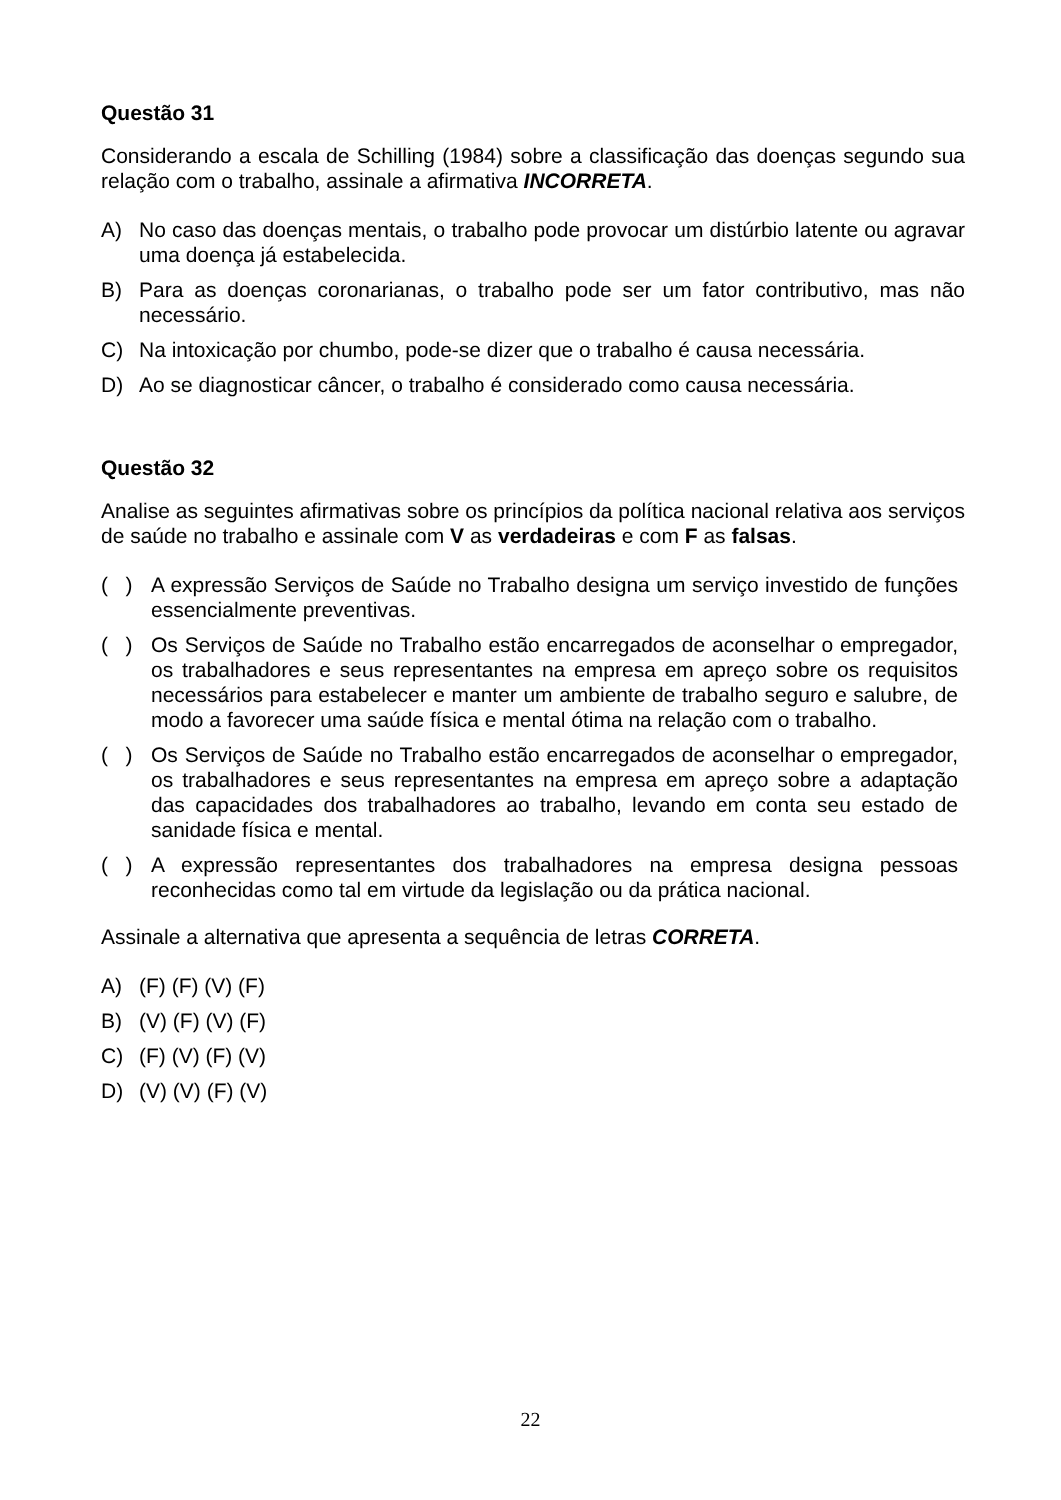Questão 31
Considerando a escala de Schilling (1984) sobre a classificação das doenças segundo sua relação com o trabalho, assinale a afirmativa INCORRETA.
A) No caso das doenças mentais, o trabalho pode provocar um distúrbio latente ou agravar uma doença já estabelecida.
B) Para as doenças coronarianas, o trabalho pode ser um fator contributivo, mas não necessário.
C) Na intoxicação por chumbo, pode-se dizer que o trabalho é causa necessária.
D) Ao se diagnosticar câncer, o trabalho é considerado como causa necessária.
Questão 32
Analise as seguintes afirmativas sobre os princípios da política nacional relativa aos serviços de saúde no trabalho e assinale com V as verdadeiras e com F as falsas.
( ) A expressão Serviços de Saúde no Trabalho designa um serviço investido de funções essencialmente preventivas.
( ) Os Serviços de Saúde no Trabalho estão encarregados de aconselhar o empregador, os trabalhadores e seus representantes na empresa em apreço sobre os requisitos necessários para estabelecer e manter um ambiente de trabalho seguro e salubre, de modo a favorecer uma saúde física e mental ótima na relação com o trabalho.
( ) Os Serviços de Saúde no Trabalho estão encarregados de aconselhar o empregador, os trabalhadores e seus representantes na empresa em apreço sobre a adaptação das capacidades dos trabalhadores ao trabalho, levando em conta seu estado de sanidade física e mental.
( ) A expressão representantes dos trabalhadores na empresa designa pessoas reconhecidas como tal em virtude da legislação ou da prática nacional.
Assinale a alternativa que apresenta a sequência de letras CORRETA.
A) (F) (F) (V) (F)
B) (V) (F) (V) (F)
C) (F) (V) (F) (V)
D) (V) (V) (F) (V)
22